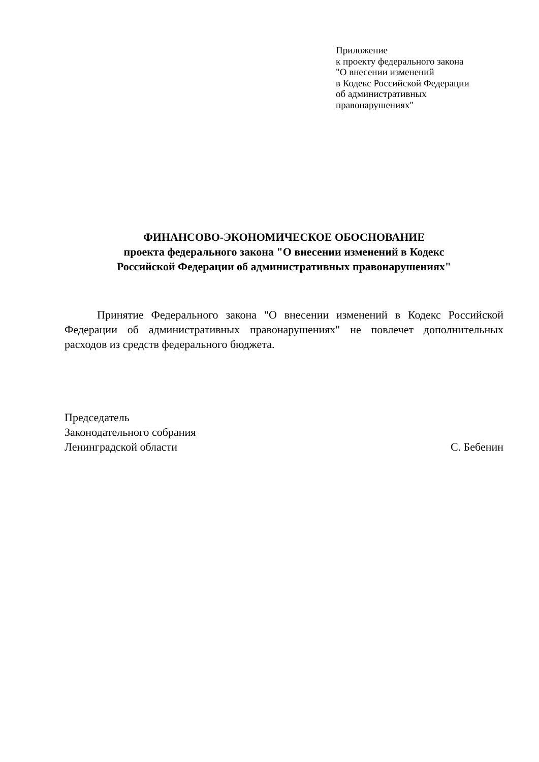Приложение
к проекту федерального закона
"О внесении изменений
в Кодекс Российской Федерации
об административных
правонарушениях"
ФИНАНСОВО-ЭКОНОМИЧЕСКОЕ ОБОСНОВАНИЕ
проекта федерального закона "О внесении изменений в Кодекс
Российской Федерации об административных правонарушениях"
Принятие Федерального закона "О внесении изменений в Кодекс Российской Федерации об административных правонарушениях" не повлечет дополнительных расходов из средств федерального бюджета.
Председатель
Законодательного собрания
Ленинградской области С. Бебенин